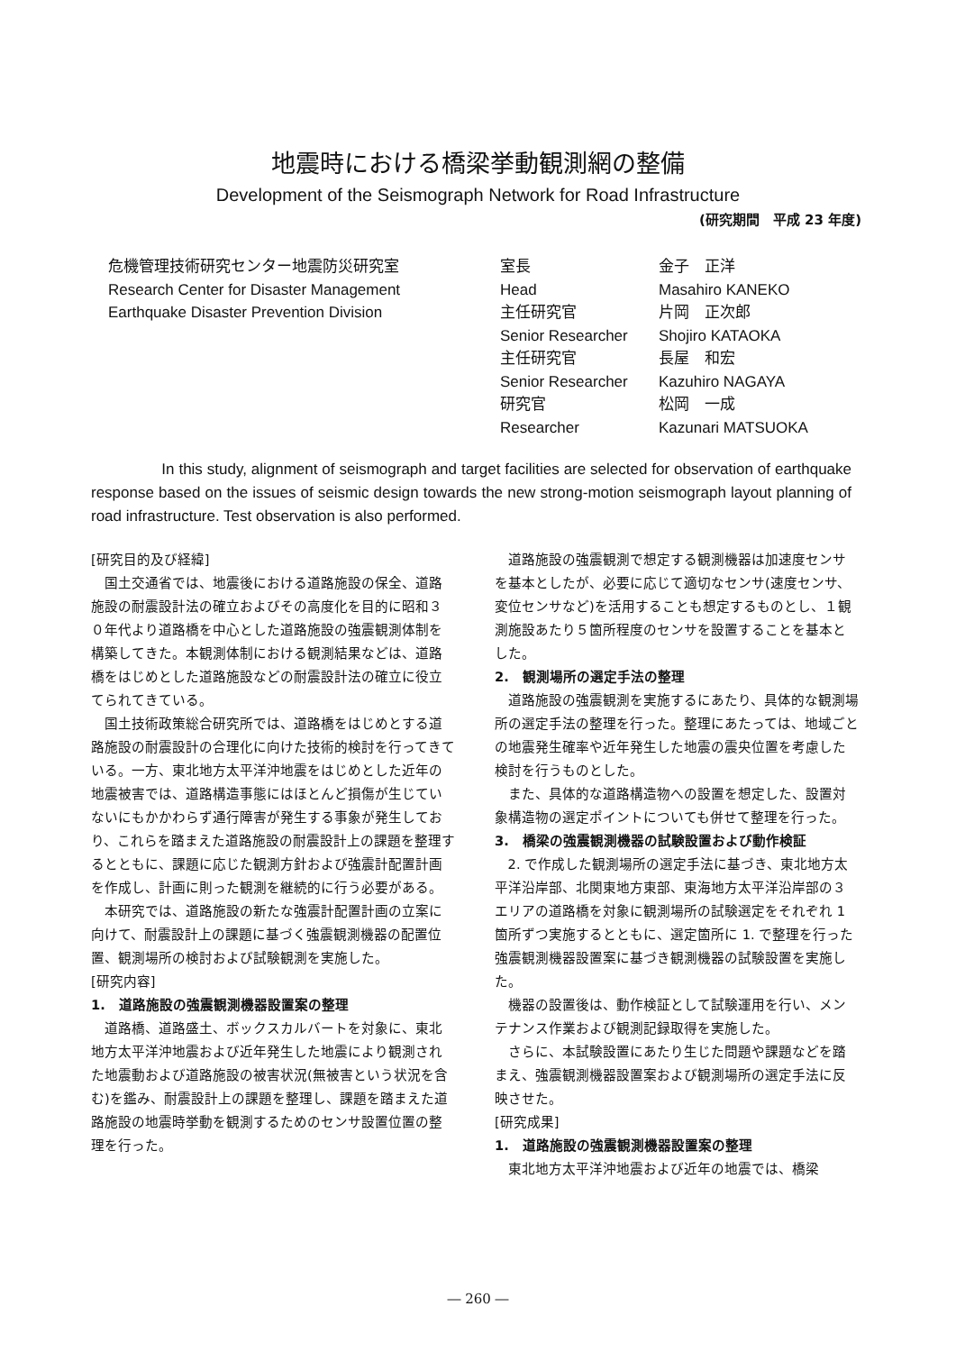地震時における橋梁挙動観測網の整備
Development of the Seismograph Network for Road Infrastructure
(研究期間　平成 23 年度)
危機管理技術研究センター地震防災研究室
Research Center for Disaster Management
Earthquake Disaster Prevention Division
| 室長 | 金子 正洋 |
| Head | Masahiro KANEKO |
| 主任研究官 | 片岡 正次郎 |
| Senior Researcher | Shojiro KATAOKA |
| 主任研究官 | 長屋 和宏 |
| Senior Researcher | Kazuhiro NAGAYA |
| 研究官 | 松岡 一成 |
| Researcher | Kazunari MATSUOKA |
In this study, alignment of seismograph and target facilities are selected for observation of earthquake response based on the issues of seismic design towards the new strong-motion seismograph layout planning of road infrastructure. Test observation is also performed.
[研究目的及び経緯]
国土交通省では、地震後における道路施設の保全、道路施設の耐震設計法の確立およびその高度化を目的に昭和３０年代より道路橋を中心とした道路施設の強震観測体制を構築してきた。本観測体制における観測結果などは、道路橋をはじめとした道路施設などの耐震設計法の確立に役立てられてきている。
国土技術政策総合研究所では、道路橋をはじめとする道路施設の耐震設計の合理化に向けた技術的検討を行ってきている。一方、東北地方太平洋沖地震をはじめとした近年の地震被害では、道路構造事態にはほとんど損傷が生じていないにもかかわらず通行障害が発生する事象が発生しており、これらを踏まえた道路施設の耐震設計上の課題を整理するとともに、課題に応じた観測方針および強震計配置計画を作成し、計画に則った観測を継続的に行う必要がある。
本研究では、道路施設の新たな強震計配置計画の立案に向けて、耐震設計上の課題に基づく強震観測機器の配置位置、観測場所の検討および試験観測を実施した。
[研究内容]
1.　道路施設の強震観測機器設置案の整理
道路橋、道路盛土、ボックスカルバートを対象に、東北地方太平洋沖地震および近年発生した地震により観測された地震動および道路施設の被害状況(無被害という状況を含む)を鑑み、耐震設計上の課題を整理し、課題を踏まえた道路施設の地震時挙動を観測するためのセンサ設置位置の整理を行った。
道路施設の強震観測で想定する観測機器は加速度センサを基本としたが、必要に応じて適切なセンサ(速度センサ、変位センサなど)を活用することも想定するものとし、１観測施設あたり５箇所程度のセンサを設置することを基本とした。
2.　観測場所の選定手法の整理
道路施設の強震観測を実施するにあたり、具体的な観測場所の選定手法の整理を行った。整理にあたっては、地域ごとの地震発生確率や近年発生した地震の震央位置を考慮した検討を行うものとした。
また、具体的な道路構造物への設置を想定した、設置対象構造物の選定ポイントについても併せて整理を行った。
3.　橋梁の強震観測機器の試験設置および動作検証
2. で作成した観測場所の選定手法に基づき、東北地方太平洋沿岸部、北関東地方東部、東海地方太平洋沿岸部の３エリアの道路橋を対象に観測場所の試験選定をそれぞれ 1 箇所ずつ実施するとともに、選定箇所に 1. で整理を行った強震観測機器設置案に基づき観測機器の試験設置を実施した。
機器の設置後は、動作検証として試験運用を行い、メンテナンス作業および観測記録取得を実施した。
さらに、本試験設置にあたり生じた問題や課題などを踏まえ、強震観測機器設置案および観測場所の選定手法に反映させた。
[研究成果]
1.　道路施設の強震観測機器設置案の整理
東北地方太平洋沖地震および近年の地震では、橋梁
― 260 ―